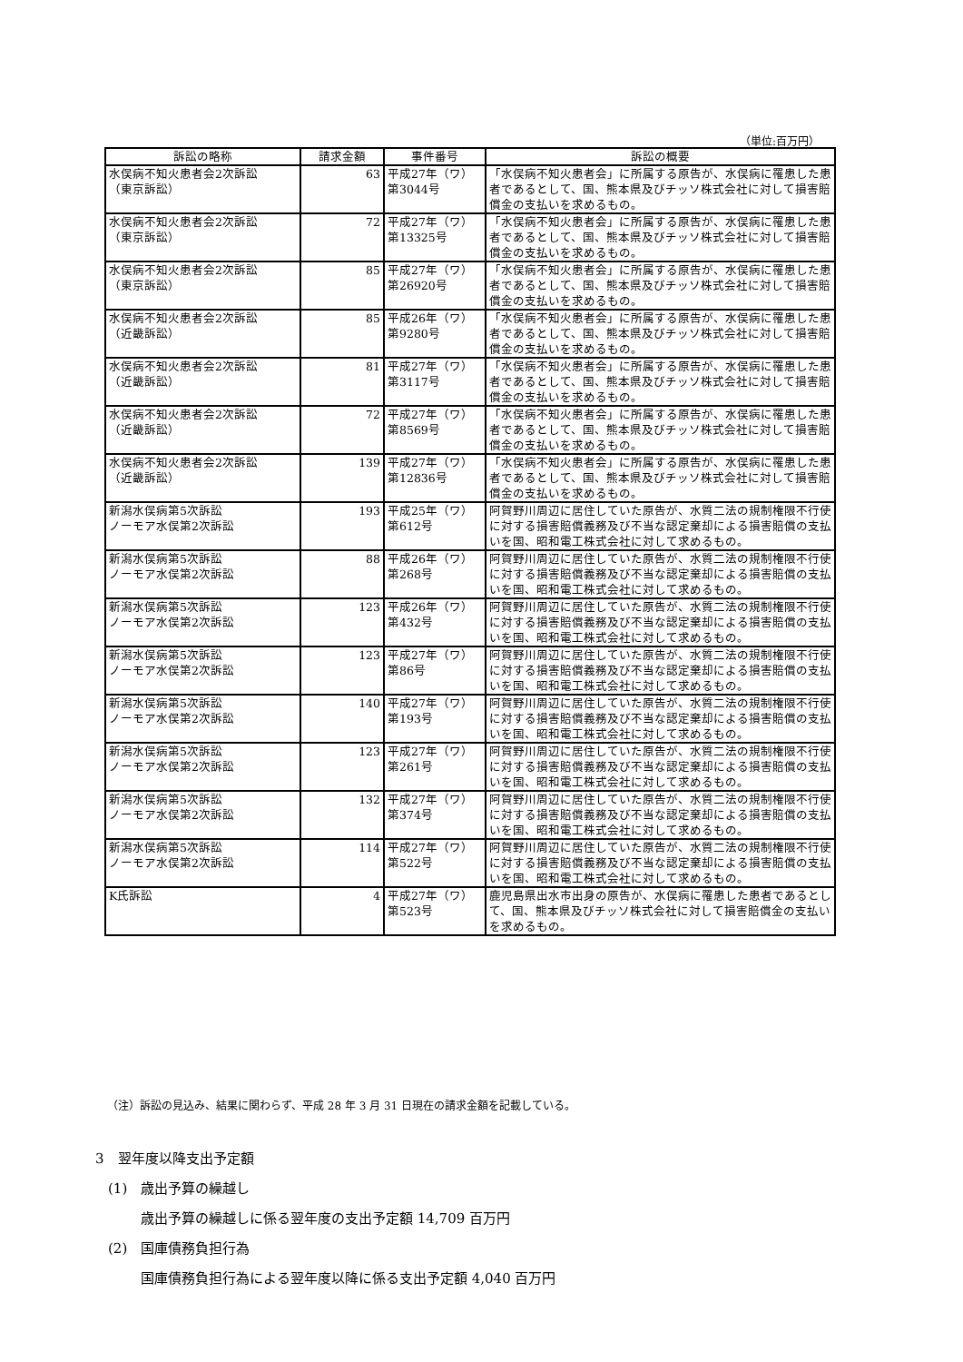（単位:百万円）
| 訴訟の略称 | 請求金額 | 事件番号 | 訴訟の概要 |
| --- | --- | --- | --- |
| 水俣病不知火患者会2次訴訟 （東京訴訟） | 63 | 平成27年（ワ） 第3044号 | 「水俣病不知火患者会」に所属する原告が、水俣病に罹患した患者であるとして、国、熊本県及びチッソ株式会社に対して損害賠償金の支払いを求めるもの。 |
| 水俣病不知火患者会2次訴訟 （東京訴訟） | 72 | 平成27年（ワ） 第13325号 | 「水俣病不知火患者会」に所属する原告が、水俣病に罹患した患者であるとして、国、熊本県及びチッソ株式会社に対して損害賠償金の支払いを求めるもの。 |
| 水俣病不知火患者会2次訴訟 （東京訴訟） | 85 | 平成27年（ワ） 第26920号 | 「水俣病不知火患者会」に所属する原告が、水俣病に罹患した患者であるとして、国、熊本県及びチッソ株式会社に対して損害賠償金の支払いを求めるもの。 |
| 水俣病不知火患者会2次訴訟 （近畿訴訟） | 85 | 平成26年（ワ） 第9280号 | 「水俣病不知火患者会」に所属する原告が、水俣病に罹患した患者であるとして、国、熊本県及びチッソ株式会社に対して損害賠償金の支払いを求めるもの。 |
| 水俣病不知火患者会2次訴訟 （近畿訴訟） | 81 | 平成27年（ワ） 第3117号 | 「水俣病不知火患者会」に所属する原告が、水俣病に罹患した患者であるとして、国、熊本県及びチッソ株式会社に対して損害賠償金の支払いを求めるもの。 |
| 水俣病不知火患者会2次訴訟 （近畿訴訟） | 72 | 平成27年（ワ） 第8569号 | 「水俣病不知火患者会」に所属する原告が、水俣病に罹患した患者であるとして、国、熊本県及びチッソ株式会社に対して損害賠償金の支払いを求めるもの。 |
| 水俣病不知火患者会2次訴訟 （近畿訴訟） | 139 | 平成27年（ワ） 第12836号 | 「水俣病不知火患者会」に所属する原告が、水俣病に罹患した患者であるとして、国、熊本県及びチッソ株式会社に対して損害賠償金の支払いを求めるもの。 |
| 新潟水俣病第5次訴訟 ノーモア水俣第2次訴訟 | 193 | 平成25年（ワ） 第612号 | 阿賀野川周辺に居住していた原告が、水質二法の規制権限不行使に対する損害賠償義務及び不当な認定棄却による損害賠償の支払いを国、昭和電工株式会社に対して求めるもの。 |
| 新潟水俣病第5次訴訟 ノーモア水俣第2次訴訟 | 88 | 平成26年（ワ） 第268号 | 阿賀野川周辺に居住していた原告が、水質二法の規制権限不行使に対する損害賠償義務及び不当な認定棄却による損害賠償の支払いを国、昭和電工株式会社に対して求めるもの。 |
| 新潟水俣病第5次訴訟 ノーモア水俣第2次訴訟 | 123 | 平成26年（ワ） 第432号 | 阿賀野川周辺に居住していた原告が、水質二法の規制権限不行使に対する損害賠償義務及び不当な認定棄却による損害賠償の支払いを国、昭和電工株式会社に対して求めるもの。 |
| 新潟水俣病第5次訴訟 ノーモア水俣第2次訴訟 | 123 | 平成27年（ワ） 第86号 | 阿賀野川周辺に居住していた原告が、水質二法の規制権限不行使に対する損害賠償義務及び不当な認定棄却による損害賠償の支払いを国、昭和電工株式会社に対して求めるもの。 |
| 新潟水俣病第5次訴訟 ノーモア水俣第2次訴訟 | 140 | 平成27年（ワ） 第193号 | 阿賀野川周辺に居住していた原告が、水質二法の規制権限不行使に対する損害賠償義務及び不当な認定棄却による損害賠償の支払いを国、昭和電工株式会社に対して求めるもの。 |
| 新潟水俣病第5次訴訟 ノーモア水俣第2次訴訟 | 123 | 平成27年（ワ） 第261号 | 阿賀野川周辺に居住していた原告が、水質二法の規制権限不行使に対する損害賠償義務及び不当な認定棄却による損害賠償の支払いを国、昭和電工株式会社に対して求めるもの。 |
| 新潟水俣病第5次訴訟 ノーモア水俣第2次訴訟 | 132 | 平成27年（ワ） 第374号 | 阿賀野川周辺に居住していた原告が、水質二法の規制権限不行使に対する損害賠償義務及び不当な認定棄却による損害賠償の支払いを国、昭和電工株式会社に対して求めるもの。 |
| 新潟水俣病第5次訴訟 ノーモア水俣第2次訴訟 | 114 | 平成27年（ワ） 第522号 | 阿賀野川周辺に居住していた原告が、水質二法の規制権限不行使に対する損害賠償義務及び不当な認定棄却による損害賠償の支払いを国、昭和電工株式会社に対して求めるもの。 |
| K氏訴訟 | 4 | 平成27年（ワ） 第523号 | 鹿児島県出水市出身の原告が、水俣病に罹患した患者であるとして、国、熊本県及びチッソ株式会社に対して損害賠償金の支払いを求めるもの。 |
（注）訴訟の見込み、結果に関わらず、平成 28 年 3 月 31 日現在の請求金額を記載している。
3　翌年度以降支出予定額
(1)　歳出予算の繰越し
歳出予算の繰越しに係る翌年度の支出予定額 14,709 百万円
(2)　国庫債務負担行為
国庫債務負担行為による翌年度以降に係る支出予定額 4,040 百万円